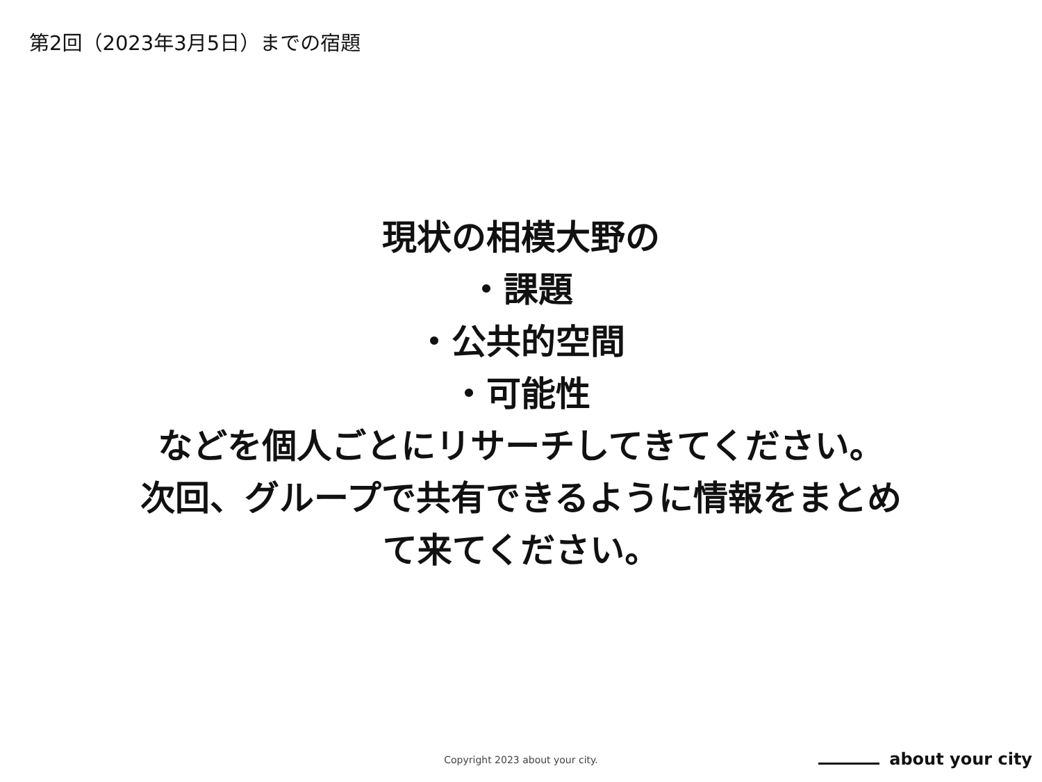第2回（2023年3月5日）までの宿題
現状の相模大野の
・課題
・公共的空間
・可能性
などを個人ごとにリサーチしてきてください。
次回、グループで共有できるように情報をまとめ
て来てください。
Copyright 2023 about your city.
about your city